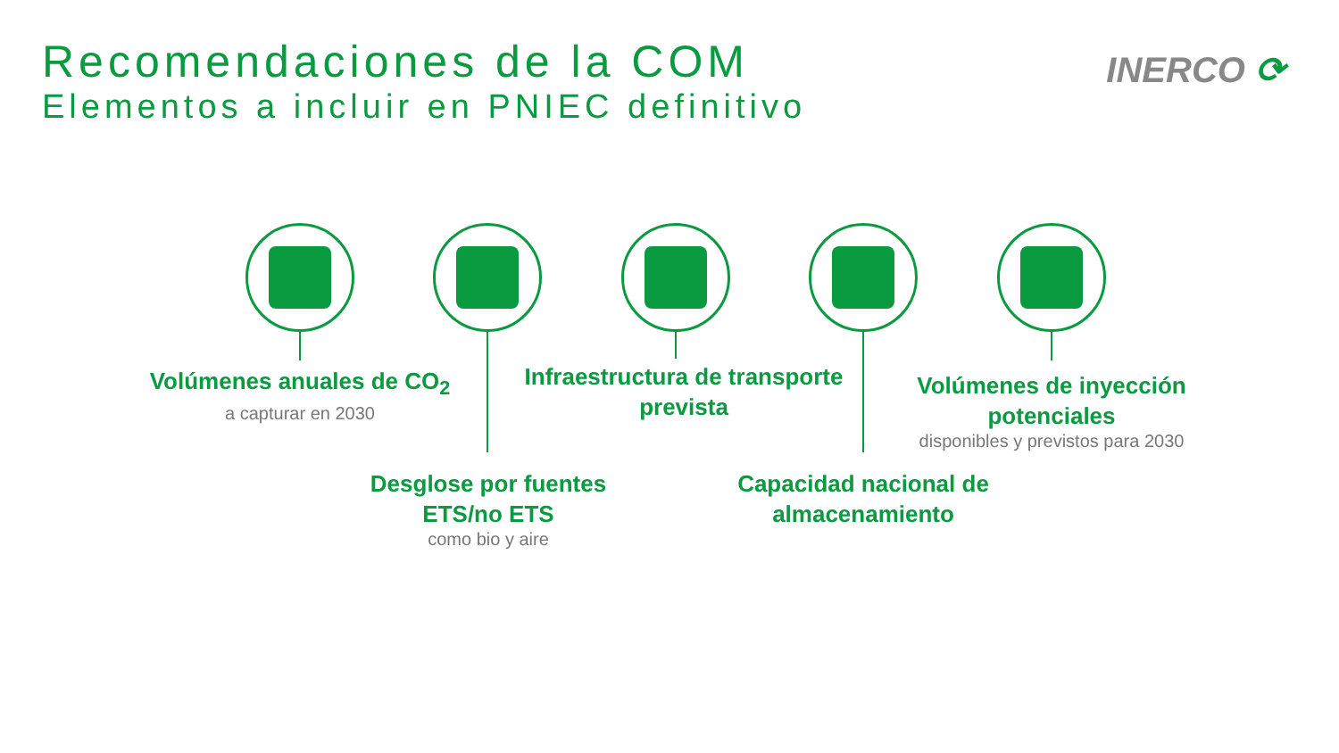Recomendaciones de la COM
Elementos a incluir en PNIEC definitivo
INERCO ⟳
Volúmenes anuales de CO<sub>2</sub>
a capturar en 2030
Infraestructura de transporte prevista
Volúmenes de inyección potenciales
disponibles y previstos para 2030
Desglose por fuentes ETS/no ETS
como bio y aire
Capacidad nacional de almacenamiento